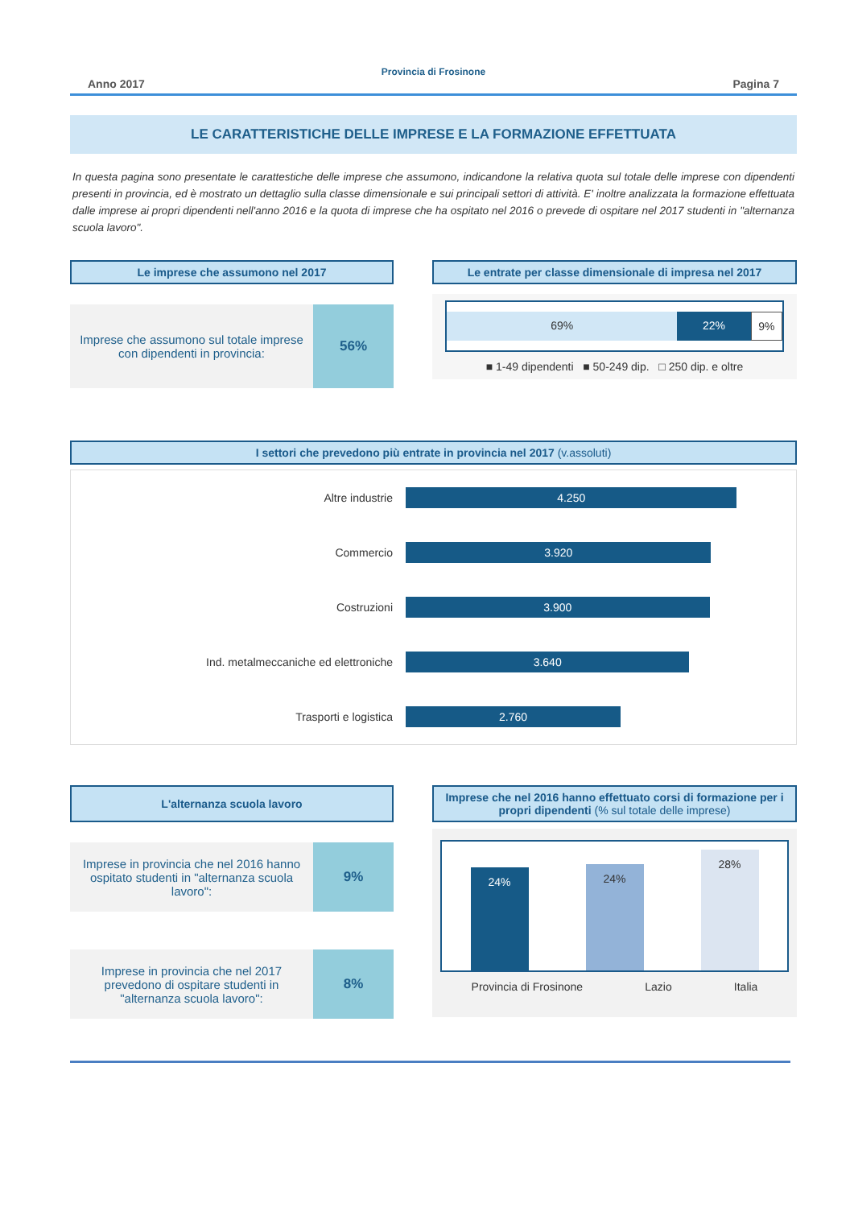Provincia di Frosinone
Anno 2017 Pagina 7
LE CARATTERISTICHE DELLE IMPRESE E LA FORMAZIONE EFFETTUATA
In questa pagina sono presentate le carattestiche delle imprese che assumono, indicandone la relativa quota sul totale delle imprese con dipendenti presenti in provincia, ed è mostrato un dettaglio sulla classe dimensionale e sui principali settori di attività. E' inoltre analizzata la formazione effettuata dalle imprese ai propri dipendenti nell'anno 2016 e la quota di imprese che ha ospitato nel 2016 o prevede di ospitare nel 2017 studenti in "alternanza scuola lavoro".
Le imprese che assumono nel 2017
Imprese che assumono sul totale imprese con dipendenti in provincia:
56%
Le entrate per classe dimensionale di impresa nel 2017
69% 22% 9%
■ 1-49 dipendenti ■ 50-249 dip. □ 250 dip. e oltre
I settori che prevedono più entrate in provincia nel 2017 (v.assoluti)
| Altre industrie | 4.250 |
| Commercio | 3.920 |
| Costruzioni | 3.900 |
| Ind. metalmeccaniche ed elettroniche | 3.640 |
| Trasporti e logistica | 2.760 |
L'alternanza scuola lavoro
Imprese in provincia che nel 2016 hanno ospitato studenti in "alternanza scuola lavoro":
9%
Imprese in provincia che nel 2017 prevedono di ospitare studenti in "alternanza scuola lavoro":
8%
Imprese che nel 2016 hanno effettuato corsi di formazione per i propri dipendenti (% sul totale delle imprese)
24%
24%
28%
Provincia di Frosinone Lazio Italia